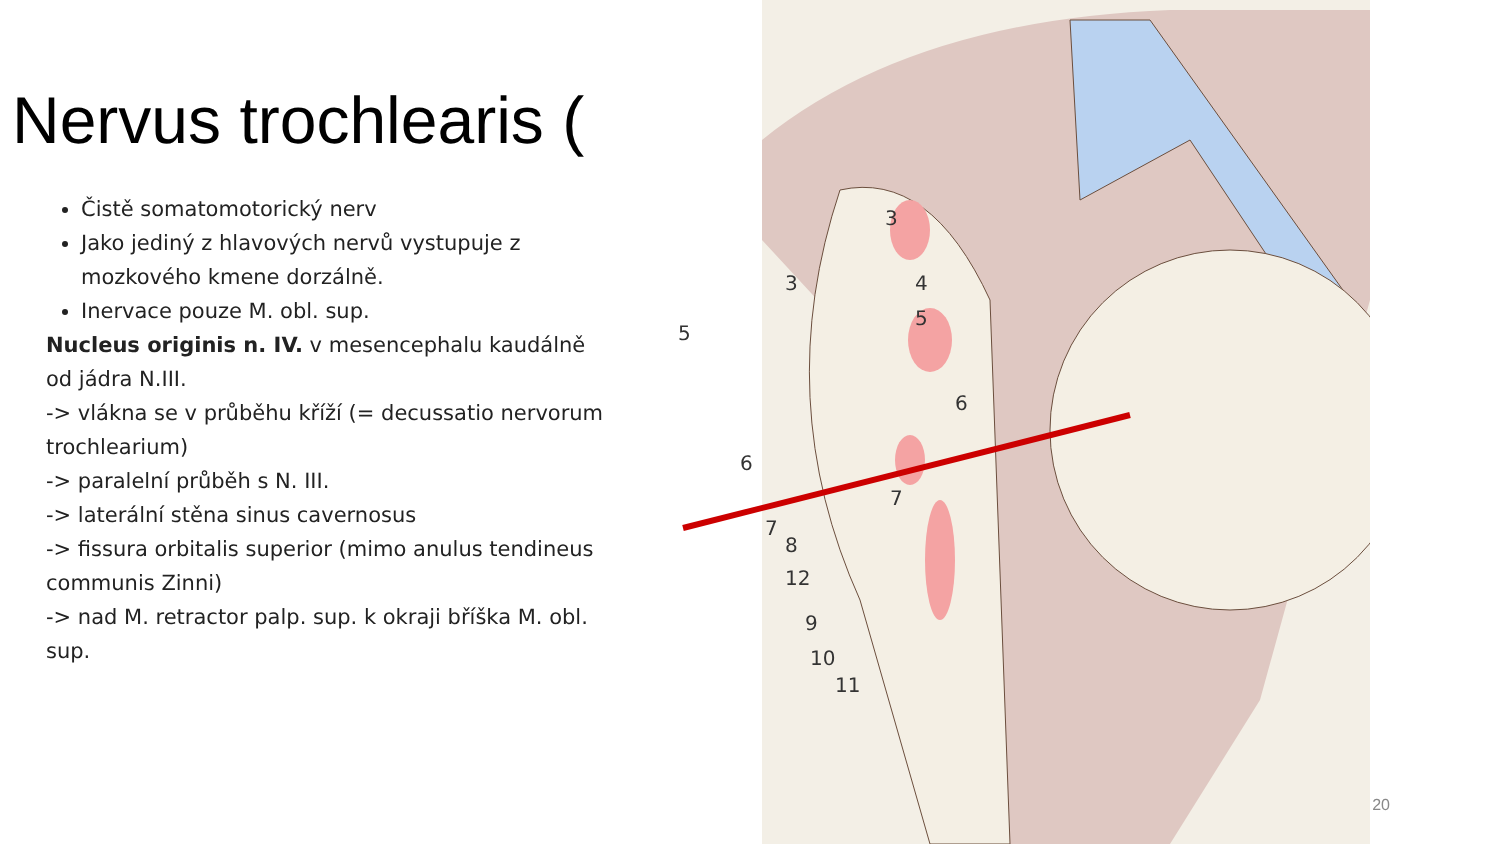Nervus trochlearis (
Čistě somatomotorický nerv
Jako jediný z hlavových nervů vystupuje z mozkového kmene dorzálně.
Inervace pouze M. obl. sup.
Nucleus originis n. IV. v mesencephalu kaudálně od jádra N.III.
-> vlákna se v průběhu kříží (= decussatio nervorum trochlearium)
-> paralelní průběh s N. III.
-> laterální stěna sinus cavernosus
-> fissura orbitalis superior (mimo anulus tendineus communis Zinni)
-> nad M. retractor palp. sup. k okraji bříška M. obl. sup.
3
3
4
5
5
6
6
7
7
8
12
9
10
11
20